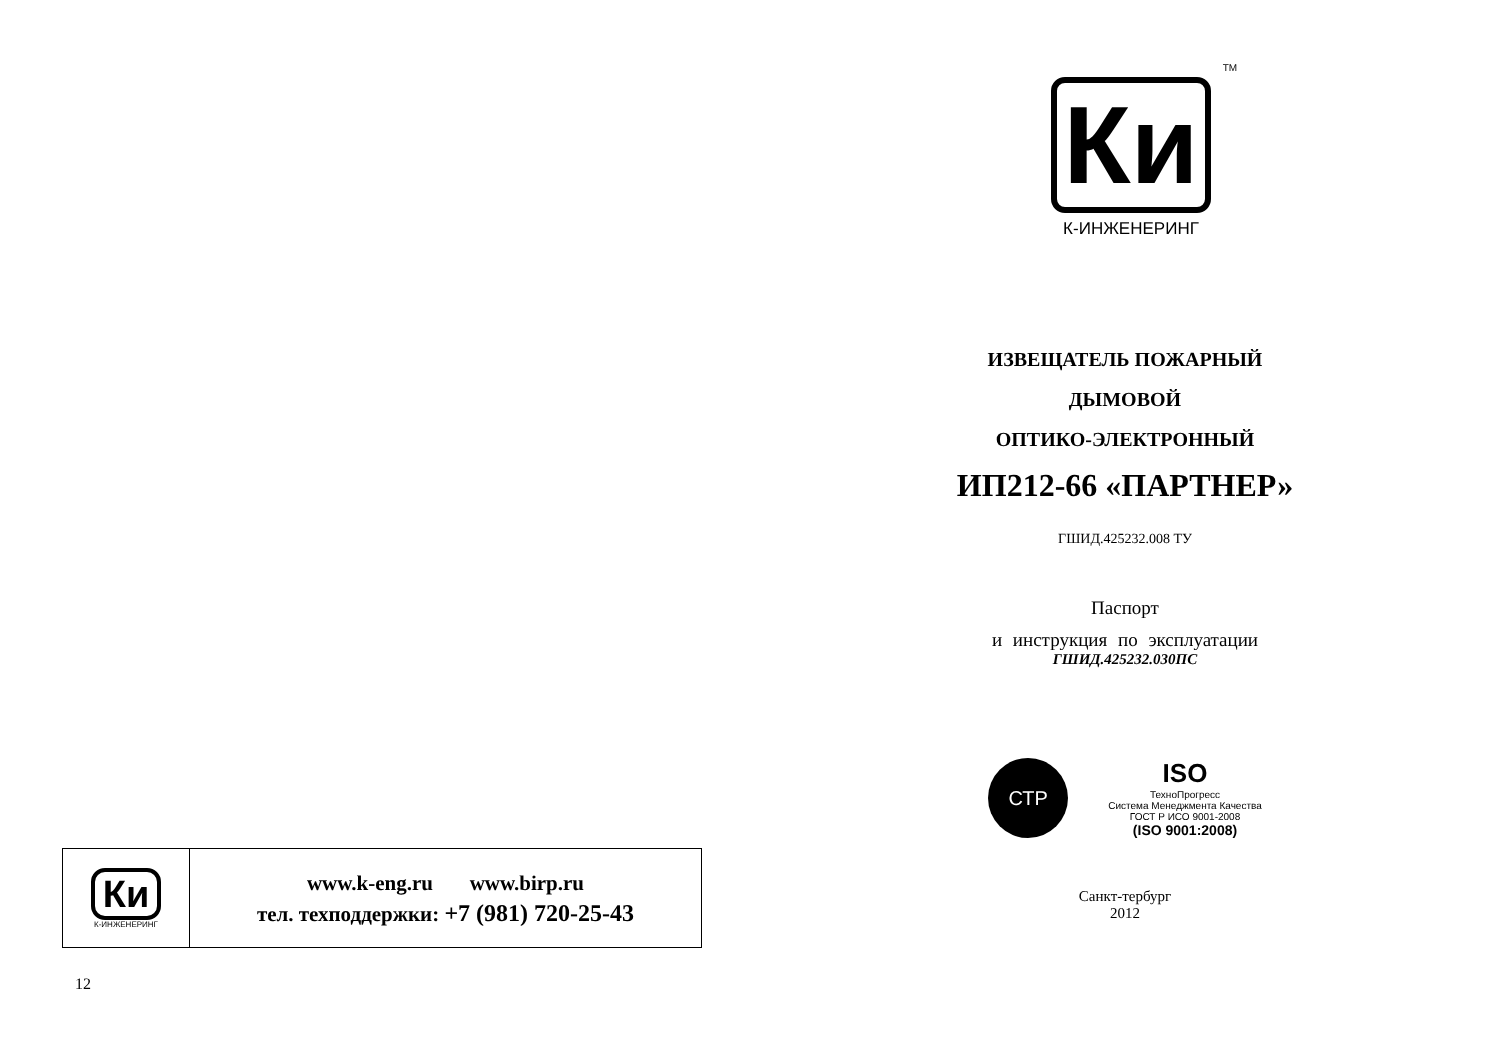| Ки К-ИНЖЕНЕРИНГ | www.k-eng.ru www.birp.ru тел. техподдержки: +7 (981) 720-25-43 |
12
TM
Ки
К-ИНЖЕНЕРИНГ
ИЗВЕЩАТЕЛЬ ПОЖАРНЫЙ
ДЫМОВОЙ
ОПТИКО-ЭЛЕКТРОННЫЙ
ИП212-66 «ПАРТНЕР»
ГШИД.425232.008 ТУ
Паспорт
и инструкция по эксплуатации
ГШИД.425232.030ПС
СТР
ISO
ТехноПрогресс
Система Менеджмента Качества
ГОСТ Р ИСО 9001-2008
(ISO 9001:2008)
Санкт-тербург
2012